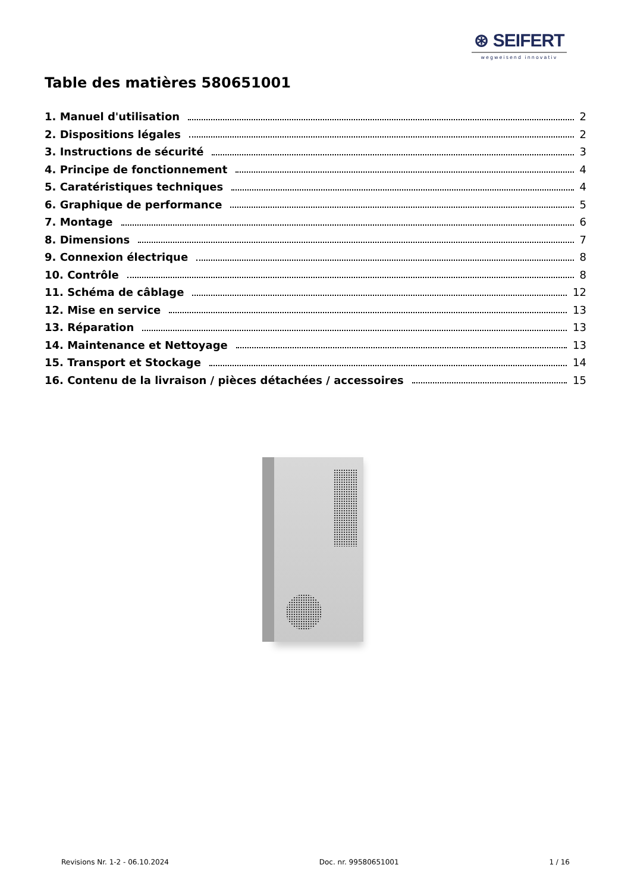⊛ SEIFERT
wegweisend innovativ
Table des matières 580651001
1. Manuel d'utilisation 2
2. Dispositions légales 2
3. Instructions de sécurité 3
4. Principe de fonctionnement 4
5. Caratéristiques techniques 4
6. Graphique de performance 5
7. Montage 6
8. Dimensions 7
9. Connexion électrique 8
10. Contrôle 8
11. Schéma de câblage 12
12. Mise en service 13
13. Réparation 13
14. Maintenance et Nettoyage 13
15. Transport et Stockage 14
16. Contenu de la livraison / pièces détachées / accessoires 15
Revisions Nr. 1-2 - 06.10.2024 Doc. nr. 99580651001 1 / 16